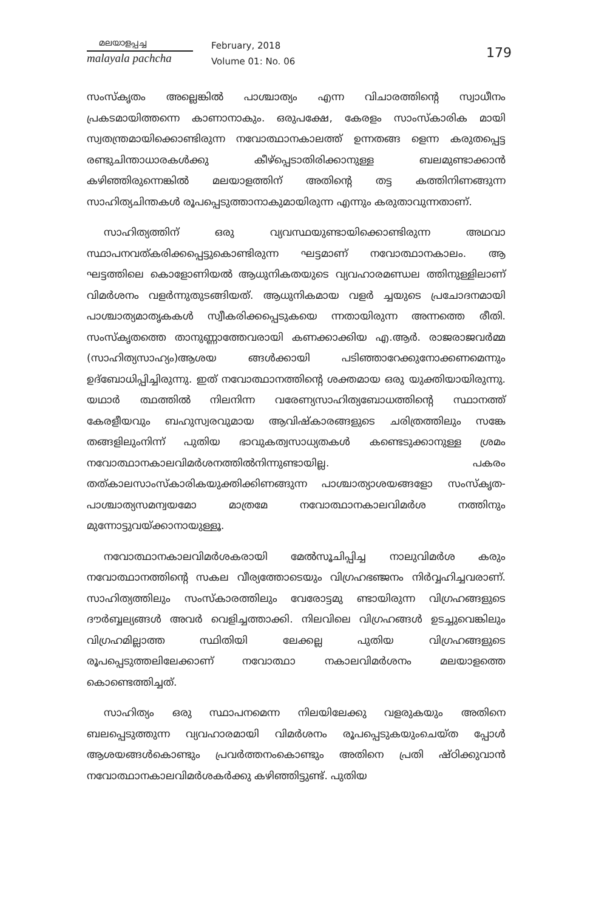മലയാളപ്പച്ച
malayala pachcha
February, 2018
Volume 01: No. 06
179
സംസ്കൃതം അല്ലെങ്കിൽ പാശ്ചാത്യം എന്ന വിചാരത്തിന്റെ സ്വാധീനം പ്രകടമായിത്തന്നെ കാണാനാകും. ഒരുപക്ഷേ, കേരളം സാംസ്കാരിക മായി സ്വതന്ത്രമായിക്കൊണ്ടിരുന്ന നവോത്ഥാനകാലത്ത് ഉന്നതങ്ങ ളെന്ന കരുതപ്പെട്ട രണ്ടുചിന്താധാരകൾക്കു കീഴ്പ്പെടാതിരിക്കാനുള്ള ബലമുണ്ടാക്കാൻ കഴിഞ്ഞിരുന്നെങ്കിൽ മലയാളത്തിന് അതിന്റെ തട്ട കത്തിനിണങ്ങുന്ന സാഹിത്യചിന്തകൾ രൂപപ്പെടുത്താനാകുമായിരുന്ന എന്നും കരുതാവുന്നതാണ്.
സാഹിത്യത്തിന് ഒരു വ്യവസ്ഥയുണ്ടായിക്കൊണ്ടിരുന്ന അഥവാ സ്ഥാപനവത്കരിക്കപ്പെട്ടുകൊണ്ടിരുന്ന ഘട്ടമാണ് നവോത്ഥാനകാലം. ആ ഘട്ടത്തിലെ കൊളോണിയൽ ആധുനികതയുടെ വ്യവഹാരമണ്ഡല ത്തിനുള്ളിലാണ് വിമർശനം വളർന്നുതുടങ്ങിയത്. ആധുനികമായ വളർ ച്ചയുടെ പ്രചോദനമായി പാശ്ചാത്യമാതൃകകൾ സ്വീകരിക്കപ്പെടുകയെ ന്നതായിരുന്ന അന്നത്തെ രീതി. സംസ്കൃതത്തെ താനുണ്ണാത്തേവരായി കണക്കാക്കിയ എ.ആർ. രാജരാജവർമ്മ (സാഹിത്യസാഹ്യം)ആശയ ങ്ങൾക്കായി പടിഞ്ഞാറേക്കുനോക്കണമെന്നും ഉദ്ബോധിപ്പിച്ചിരുന്നു. ഇത് നവോത്ഥാനത്തിന്റെ ശക്തമായ ഒരു യുക്തിയായിരുന്നു. യഥാർ ത്ഥത്തിൽ നിലനിന്ന വരേണ്യസാഹിത്യബോധത്തിന്റെ സ്ഥാനത്ത് കേരളീയവും ബഹുസ്വരവുമായ ആവിഷ്കാരങ്ങളുടെ ചരിത്രത്തിലും സങ്കേ തങ്ങളിലുംനിന്ന് പുതിയ ഭാവുകത്വസാധ്യതകൾ കണ്ടെടുക്കാനുള്ള ശ്രമം നവോത്ഥാനകാലവിമർശനത്തിൽനിന്നുണ്ടായില്ല. പകരം തത്കാലസാംസ്കാരികയുക്തിക്കിണങ്ങുന്ന പാശ്ചാത്യാശയങ്ങളോ സംസ്കൃത-പാശ്ചാത്യസമന്വയമോ മാത്രമേ നവോത്ഥാനകാലവിമർശ നത്തിനും മുന്നോട്ടുവയ്ക്കാനായുള്ളൂ.
നവോത്ഥാനകാലവിമർശകരായി മേൽസൂചിപ്പിച്ച നാലുവിമർശ കരും നവോത്ഥാനത്തിന്റെ സകല വീര്യത്തോടെയും വിഗ്രഹഭഞ്ജനം നിർവ്വഹിച്ചവരാണ്. സാഹിത്യത്തിലും സംസ്കാരത്തിലും വേരോട്ടമു ണ്ടായിരുന്ന വിഗ്രഹങ്ങളുടെ ദൗർബ്ബല്യങ്ങൾ അവർ വെളിച്ചത്താക്കി. നിലവിലെ വിഗ്രഹങ്ങൾ ഉടച്ചുവെങ്കിലും വിഗ്രഹമില്ലാത്ത സ്ഥിതിയി ലേക്കല്ല പുതിയ വിഗ്രഹങ്ങളുടെ രൂപപ്പെടുത്തലിലേക്കാണ് നവോത്ഥാ നകാലവിമർശനം മലയാളത്തെ കൊണ്ടെത്തിച്ചത്.
സാഹിത്യം ഒരു സ്ഥാപനമെന്ന നിലയിലേക്കു വളരുകയും അതിനെ ബലപ്പെടുത്തുന്ന വ്യവഹാരമായി വിമർശനം രൂപപ്പെടുകയുംചെയ്ത പ്പോൾ ആശയങ്ങൾകൊണ്ടും പ്രവർത്തനംകൊണ്ടും അതിനെ പ്രതി ഷ്ഠിക്കുവാൻ നവോത്ഥാനകാലവിമർശകർക്കു കഴിഞ്ഞിട്ടുണ്ട്. പുതിയ